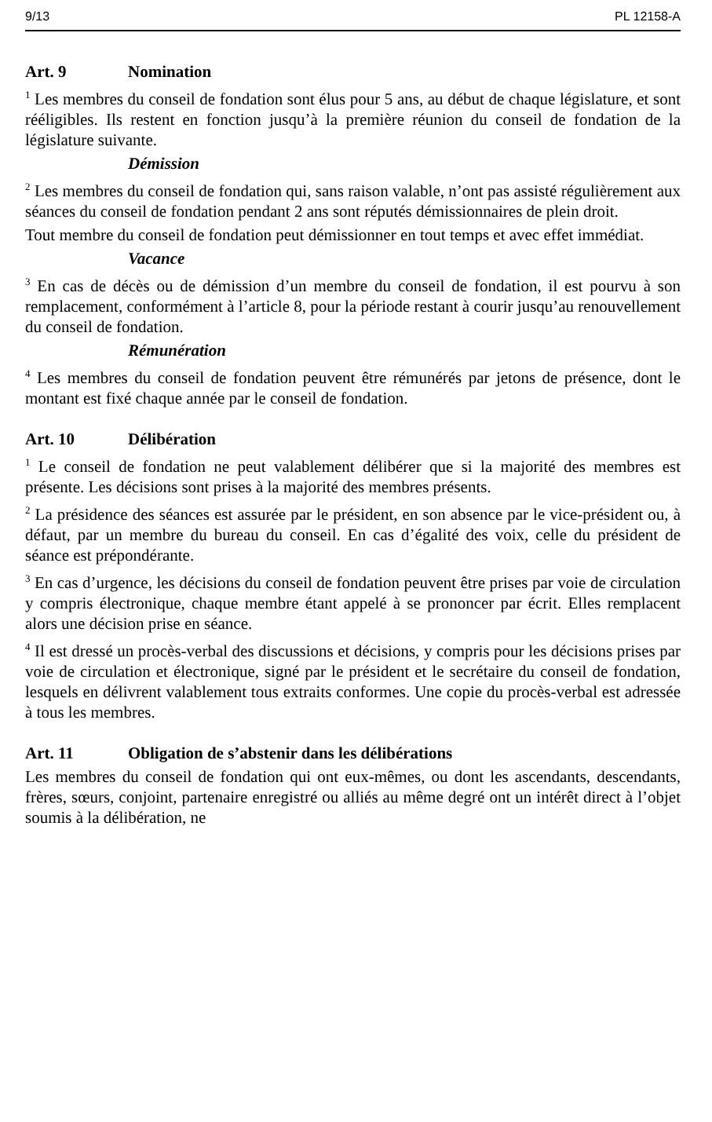9/13 PL 12158-A
Art. 9 Nomination
<sup>1</sup> Les membres du conseil de fondation sont élus pour 5 ans, au début de chaque législature, et sont rééligibles. Ils restent en fonction jusqu’à la première réunion du conseil de fondation de la législature suivante.
Démission
<sup>2</sup> Les membres du conseil de fondation qui, sans raison valable, n’ont pas assisté régulièrement aux séances du conseil de fondation pendant 2 ans sont réputés démissionnaires de plein droit.
Tout membre du conseil de fondation peut démissionner en tout temps et avec effet immédiat.
Vacance
<sup>3</sup> En cas de décès ou de démission d’un membre du conseil de fondation, il est pourvu à son remplacement, conformément à l’article 8, pour la période restant à courir jusqu’au renouvellement du conseil de fondation.
Rémunération
<sup>4</sup> Les membres du conseil de fondation peuvent être rémunérés par jetons de présence, dont le montant est fixé chaque année par le conseil de fondation.
Art. 10 Délibération
<sup>1</sup> Le conseil de fondation ne peut valablement délibérer que si la majorité des membres est présente. Les décisions sont prises à la majorité des membres présents.
<sup>2</sup> La présidence des séances est assurée par le président, en son absence par le vice-président ou, à défaut, par un membre du bureau du conseil. En cas d’égalité des voix, celle du président de séance est prépondérante.
<sup>3</sup> En cas d’urgence, les décisions du conseil de fondation peuvent être prises par voie de circulation y compris électronique, chaque membre étant appelé à se prononcer par écrit. Elles remplacent alors une décision prise en séance.
<sup>4</sup> Il est dressé un procès-verbal des discussions et décisions, y compris pour les décisions prises par voie de circulation et électronique, signé par le président et le secrétaire du conseil de fondation, lesquels en délivrent valablement tous extraits conformes. Une copie du procès-verbal est adressée à tous les membres.
Art. 11 Obligation de s’abstenir dans les délibérations
Les membres du conseil de fondation qui ont eux-mêmes, ou dont les ascendants, descendants, frères, sœurs, conjoint, partenaire enregistré ou alliés au même degré ont un intérêt direct à l’objet soumis à la délibération, ne